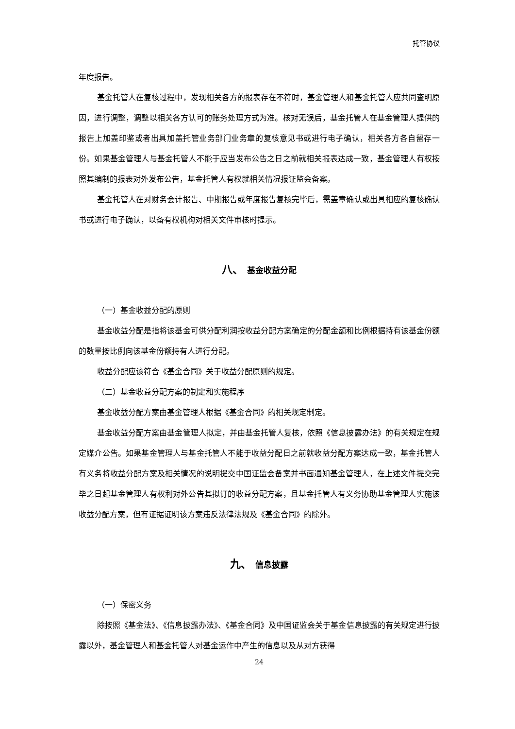托管协议
年度报告。
基金托管人在复核过程中，发现相关各方的报表存在不符时，基金管理人和基金托管人应共同查明原因，进行调整，调整以相关各方认可的账务处理方式为准。核对无误后，基金托管人在基金管理人提供的报告上加盖印鉴或者出具加盖托管业务部门业务章的复核意见书或进行电子确认，相关各方各自留存一份。如果基金管理人与基金托管人不能于应当发布公告之日之前就相关报表达成一致，基金管理人有权按照其编制的报表对外发布公告，基金托管人有权就相关情况报证监会备案。
基金托管人在对财务会计报告、中期报告或年度报告复核完毕后，需盖章确认或出具相应的复核确认书或进行电子确认，以备有权机构对相关文件审核时提示。
八、 基金收益分配
（一）基金收益分配的原则
基金收益分配是指将该基金可供分配利润按收益分配方案确定的分配金额和比例根据持有该基金份额的数量按比例向该基金份额持有人进行分配。
收益分配应该符合《基金合同》关于收益分配原则的规定。
（二）基金收益分配方案的制定和实施程序
基金收益分配方案由基金管理人根据《基金合同》的相关规定制定。
基金收益分配方案由基金管理人拟定，并由基金托管人复核，依照《信息披露办法》的有关规定在规定媒介公告。如果基金管理人与基金托管人不能于收益分配日之前就收益分配方案达成一致，基金托管人有义务将收益分配方案及相关情况的说明提交中国证监会备案并书面通知基金管理人，在上述文件提交完毕之日起基金管理人有权利对外公告其拟订的收益分配方案，且基金托管人有义务协助基金管理人实施该收益分配方案，但有证据证明该方案违反法律法规及《基金合同》的除外。
九、 信息披露
（一）保密义务
除按照《基金法》、《信息披露办法》、《基金合同》及中国证监会关于基金信息披露的有关规定进行披露以外，基金管理人和基金托管人对基金运作中产生的信息以及从对方获得
24